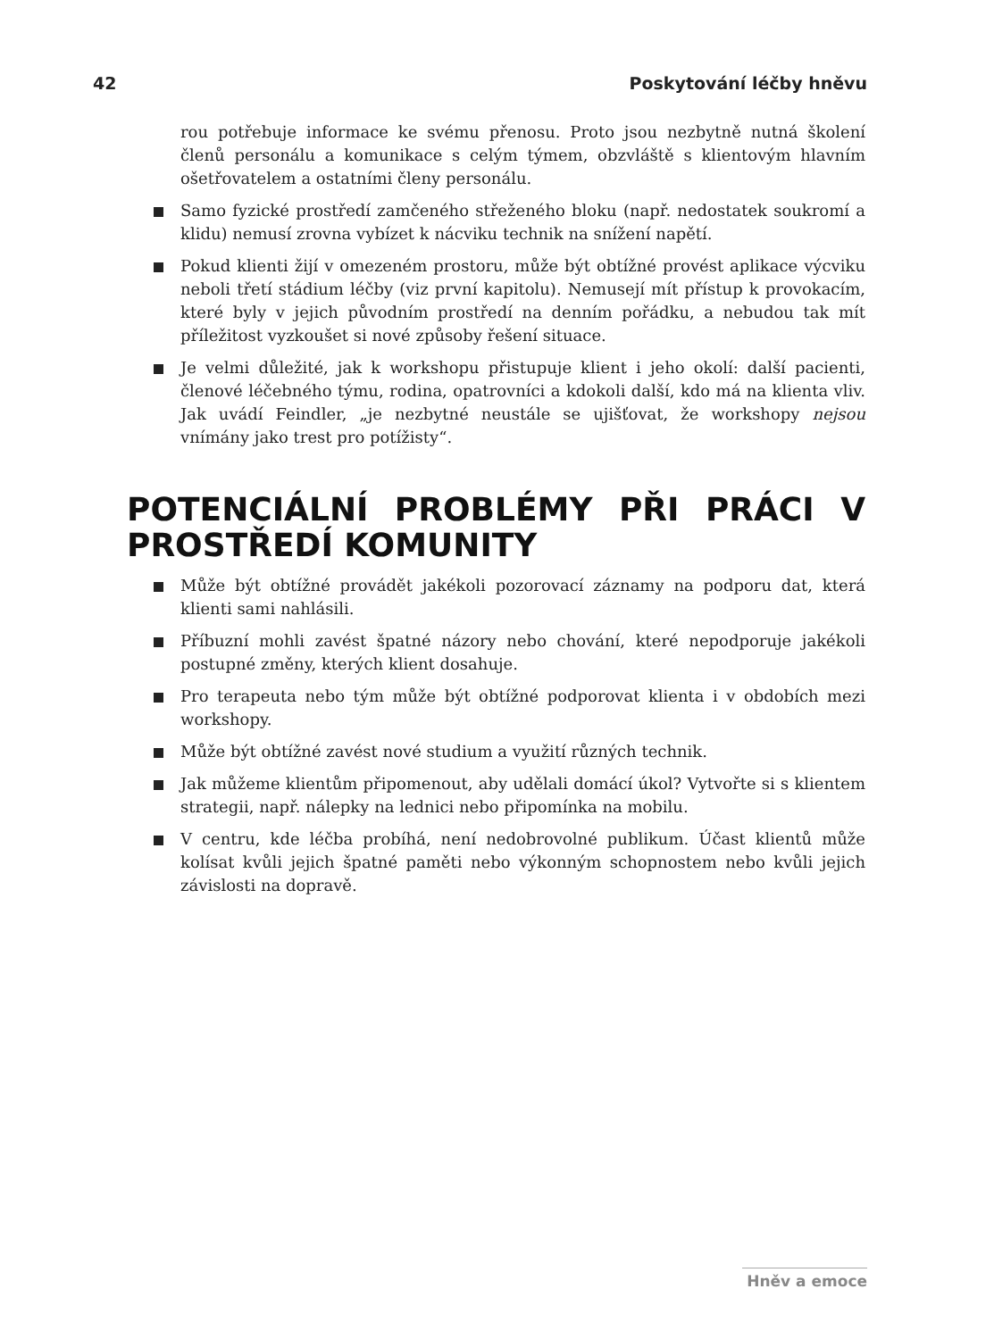42 Poskytování léčby hněvu
rou potřebuje informace ke svému přenosu. Proto jsou nezbytně nutná školení členů personálu a komunikace s celým týmem, obzvláště s klientovým hlavním ošetřovatelem a ostatními členy personálu.
Samo fyzické prostředí zamčeného střeženého bloku (např. nedostatek soukromí a klidu) nemusí zrovna vybízet k nácviku technik na snížení napětí.
Pokud klienti žijí v omezeném prostoru, může být obtížné provést aplikace výcviku neboli třetí stádium léčby (viz první kapitolu). Nemusejí mít přístup k provokacím, které byly v jejich původním prostředí na denním pořádku, a nebudou tak mít příležitost vyzkoušet si nové způsoby řešení situace.
Je velmi důležité, jak k workshopu přistupuje klient i jeho okolí: další pacienti, členové léčebného týmu, rodina, opatrovníci a kdokoli další, kdo má na klienta vliv. Jak uvádí Feindler, „je nezbytné neustále se ujišťovat, že workshopy nejsou vnímány jako trest pro potížisty“.
POTENCIÁLNÍ PROBLÉMY PŘI PRÁCI V PROSTŘEDÍ KOMUNITY
Může být obtížné provádět jakékoli pozorovací záznamy na podporu dat, která klienti sami nahlásili.
Příbuzní mohli zavést špatné názory nebo chování, které nepodporuje jakékoli postupné změny, kterých klient dosahuje.
Pro terapeuta nebo tým může být obtížné podporovat klienta i v obdobích mezi workshopy.
Může být obtížné zavést nové studium a využití různých technik.
Jak můžeme klientům připomenout, aby udělali domácí úkol? Vytvořte si s klientem strategii, např. nálepky na lednici nebo připomínka na mobilu.
V centru, kde léčba probíhá, není nedobrovolné publikum. Účast klientů může kolísat kvůli jejich špatné paměti nebo výkonným schopnostem nebo kvůli jejich závislosti na dopravě.
Hněv a emoce